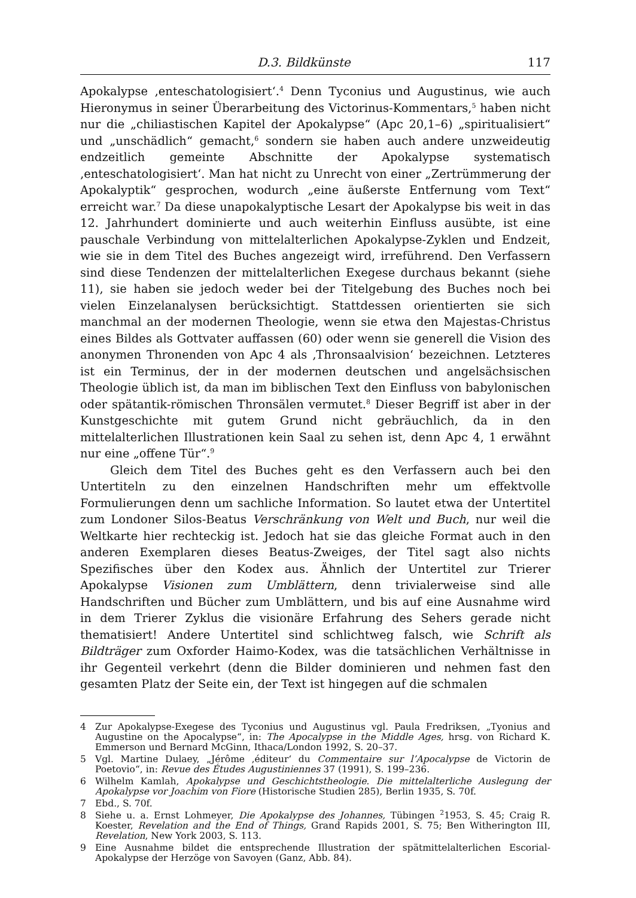D.3. Bildkünste 117
Apokalypse ‚enteschatologisiert‘.<sup>4</sup> Denn Tyconius und Augustinus, wie auch Hieronymus in seiner Überarbeitung des Victorinus-Kommentars,<sup>5</sup> haben nicht nur die „chiliastischen Kapitel der Apokalypse“ (Apc 20,1–6) „spiritualisiert“ und „unschädlich“ gemacht,<sup>6</sup> sondern sie haben auch andere unzweideutig endzeitlich gemeinte Abschnitte der Apokalypse systematisch ‚enteschatologisiert‘. Man hat nicht zu Unrecht von einer „Zertrümmerung der Apokalyptik“ gesprochen, wodurch „eine äußerste Entfernung vom Text“ erreicht war.<sup>7</sup> Da diese unapokalyptische Lesart der Apokalypse bis weit in das 12. Jahrhundert dominierte und auch weiterhin Einfluss ausübte, ist eine pauschale Verbindung von mittelalterlichen Apokalypse-Zyklen und Endzeit, wie sie in dem Titel des Buches angezeigt wird, irreführend. Den Verfassern sind diese Tendenzen der mittelalterlichen Exegese durchaus bekannt (siehe 11), sie haben sie jedoch weder bei der Titelgebung des Buches noch bei vielen Einzelanalysen berücksichtigt. Stattdessen orientierten sie sich manchmal an der modernen Theologie, wenn sie etwa den Majestas-Christus eines Bildes als Gottvater auffassen (60) oder wenn sie generell die Vision des anonymen Thronenden von Apc 4 als ‚Thronsaalvision‘ bezeichnen. Letzteres ist ein Terminus, der in der modernen deutschen und angelsächsischen Theologie üblich ist, da man im biblischen Text den Einfluss von babylonischen oder spätantik-römischen Thronsälen vermutet.<sup>8</sup> Dieser Begriff ist aber in der Kunstgeschichte mit gutem Grund nicht gebräuchlich, da in den mittelalterlichen Illustrationen kein Saal zu sehen ist, denn Apc 4, 1 erwähnt nur eine „offene Tür“.<sup>9</sup>
Gleich dem Titel des Buches geht es den Verfassern auch bei den Untertiteln zu den einzelnen Handschriften mehr um effektvolle Formulierungen denn um sachliche Information. So lautet etwa der Untertitel zum Londoner Silos-Beatus Verschränkung von Welt und Buch, nur weil die Weltkarte hier rechteckig ist. Jedoch hat sie das gleiche Format auch in den anderen Exemplaren dieses Beatus-Zweiges, der Titel sagt also nichts Spezifisches über den Kodex aus. Ähnlich der Untertitel zur Trierer Apokalypse Visionen zum Umblättern, denn trivialerweise sind alle Handschriften und Bücher zum Umblättern, und bis auf eine Ausnahme wird in dem Trierer Zyklus die visionäre Erfahrung des Sehers gerade nicht thematisiert! Andere Untertitel sind schlichtweg falsch, wie Schrift als Bildträger zum Oxforder Haimo-Kodex, was die tatsächlichen Verhältnisse in ihr Gegenteil verkehrt (denn die Bilder dominieren und nehmen fast den gesamten Platz der Seite ein, der Text ist hingegen auf die schmalen
4 Zur Apokalypse-Exegese des Tyconius und Augustinus vgl. Paula Fredriksen, „Tyonius and Augustine on the Apocalypse“, in: The Apocalypse in the Middle Ages, hrsg. von Richard K. Emmerson und Bernard McGinn, Ithaca/London 1992, S. 20–37.
5 Vgl. Martine Dulaey, „Jérôme ‚éditeur‘ du Commentaire sur l’Apocalypse de Victorin de Poetovio“, in: Revue des Études Augustiniennes 37 (1991), S. 199–236.
6 Wilhelm Kamlah, Apokalypse und Geschichtstheologie. Die mittelalterliche Auslegung der Apokalypse vor Joachim von Fiore (Historische Studien 285), Berlin 1935, S. 70f.
7 Ebd., S. 70f.
8 Siehe u. a. Ernst Lohmeyer, Die Apokalypse des Johannes, Tübingen <sup>2</sup>1953, S. 45; Craig R. Koester, Revelation and the End of Things, Grand Rapids 2001, S. 75; Ben Witherington III, Revelation, New York 2003, S. 113.
9 Eine Ausnahme bildet die entsprechende Illustration der spätmittelalterlichen Escorial-Apokalypse der Herzöge von Savoyen (Ganz, Abb. 84).